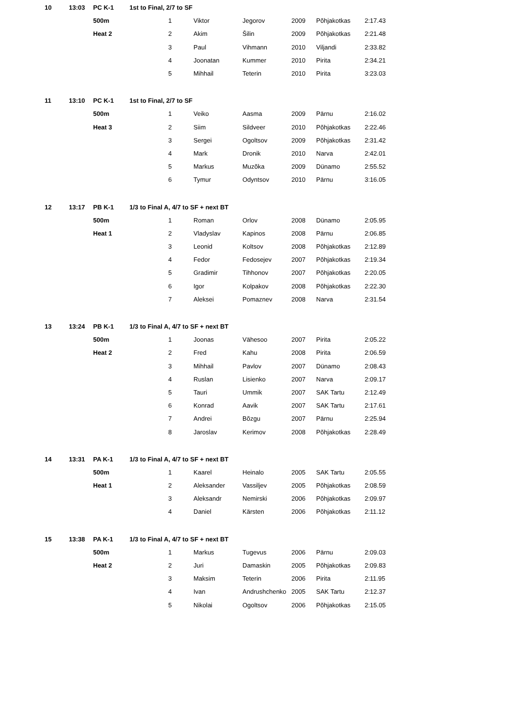| 10 | 13:03 | PC K-1 | 1st to Final, 2/7 to SF | | | | | | |
| | | 500m | | 1 | Viktor | Jegorov | 2009 | Põhjakotkas | 2:17.43 |
| | | Heat 2 | | 2 | Akim | Šilin | 2009 | Põhjakotkas | 2:21.48 |
| | | | | 3 | Paul | Vihmann | 2010 | Viljandi | 2:33.82 |
| | | | | 4 | Joonatan | Kummer | 2010 | Pirita | 2:34.21 |
| | | | | 5 | Mihhail | Teterin | 2010 | Pirita | 3:23.03 |
| 11 | 13:10 | PC K-1 | 1st to Final, 2/7 to SF | | | | | | |
| | | 500m | | 1 | Veiko | Aasma | 2009 | Pärnu | 2:16.02 |
| | | Heat 3 | | 2 | Siim | Sildveer | 2010 | Põhjakotkas | 2:22.46 |
| | | | | 3 | Sergei | Ogoltsov | 2009 | Põhjakotkas | 2:31.42 |
| | | | | 4 | Mark | Dronik | 2010 | Narva | 2:42.01 |
| | | | | 5 | Markus | Muzõka | 2009 | Dünamo | 2:55.52 |
| | | | | 6 | Tymur | Odyntsov | 2010 | Pärnu | 3:16.05 |
| 12 | 13:17 | PB K-1 | 1/3 to Final A, 4/7 to SF + next BT | | | | | | |
| | | 500m | | 1 | Roman | Orlov | 2008 | Dünamo | 2:05.95 |
| | | Heat 1 | | 2 | Vladyslav | Kapinos | 2008 | Pärnu | 2:06.85 |
| | | | | 3 | Leonid | Koltsov | 2008 | Põhjakotkas | 2:12.89 |
| | | | | 4 | Fedor | Fedosejev | 2007 | Põhjakotkas | 2:19.34 |
| | | | | 5 | Gradimir | Tihhonov | 2007 | Põhjakotkas | 2:20.05 |
| | | | | 6 | Igor | Kolpakov | 2008 | Põhjakotkas | 2:22.30 |
| | | | | 7 | Aleksei | Pomaznev | 2008 | Narva | 2:31.54 |
| 13 | 13:24 | PB K-1 | 1/3 to Final A, 4/7 to SF + next BT | | | | | | |
| | | 500m | | 1 | Joonas | Vähesoo | 2007 | Pirita | 2:05.22 |
| | | Heat 2 | | 2 | Fred | Kahu | 2008 | Pirita | 2:06.59 |
| | | | | 3 | Mihhail | Pavlov | 2007 | Dünamo | 2:08.43 |
| | | | | 4 | Ruslan | Lisienko | 2007 | Narva | 2:09.17 |
| | | | | 5 | Tauri | Ummik | 2007 | SAK Tartu | 2:12.49 |
| | | | | 6 | Konrad | Aavik | 2007 | SAK Tartu | 2:17.61 |
| | | | | 7 | Andrei | Bõzgu | 2007 | Pärnu | 2:25.94 |
| | | | | 8 | Jaroslav | Kerimov | 2008 | Põhjakotkas | 2:28.49 |
| 14 | 13:31 | PA K-1 | 1/3 to Final A, 4/7 to SF + next BT | | | | | | |
| | | 500m | | 1 | Kaarel | Heinalo | 2005 | SAK Tartu | 2:05.55 |
| | | Heat 1 | | 2 | Aleksander | Vassiljev | 2005 | Põhjakotkas | 2:08.59 |
| | | | | 3 | Aleksandr | Nemirski | 2006 | Põhjakotkas | 2:09.97 |
| | | | | 4 | Daniel | Kärsten | 2006 | Põhjakotkas | 2:11.12 |
| 15 | 13:38 | PA K-1 | 1/3 to Final A, 4/7 to SF + next BT | | | | | | |
| | | 500m | | 1 | Markus | Tugevus | 2006 | Pärnu | 2:09.03 |
| | | Heat 2 | | 2 | Juri | Damaskin | 2005 | Põhjakotkas | 2:09.83 |
| | | | | 3 | Maksim | Teterin | 2006 | Pirita | 2:11.95 |
| | | | | 4 | Ivan | Andrushchenko | 2005 | SAK Tartu | 2:12.37 |
| | | | | 5 | Nikolai | Ogoltsov | 2006 | Põhjakotkas | 2:15.05 |